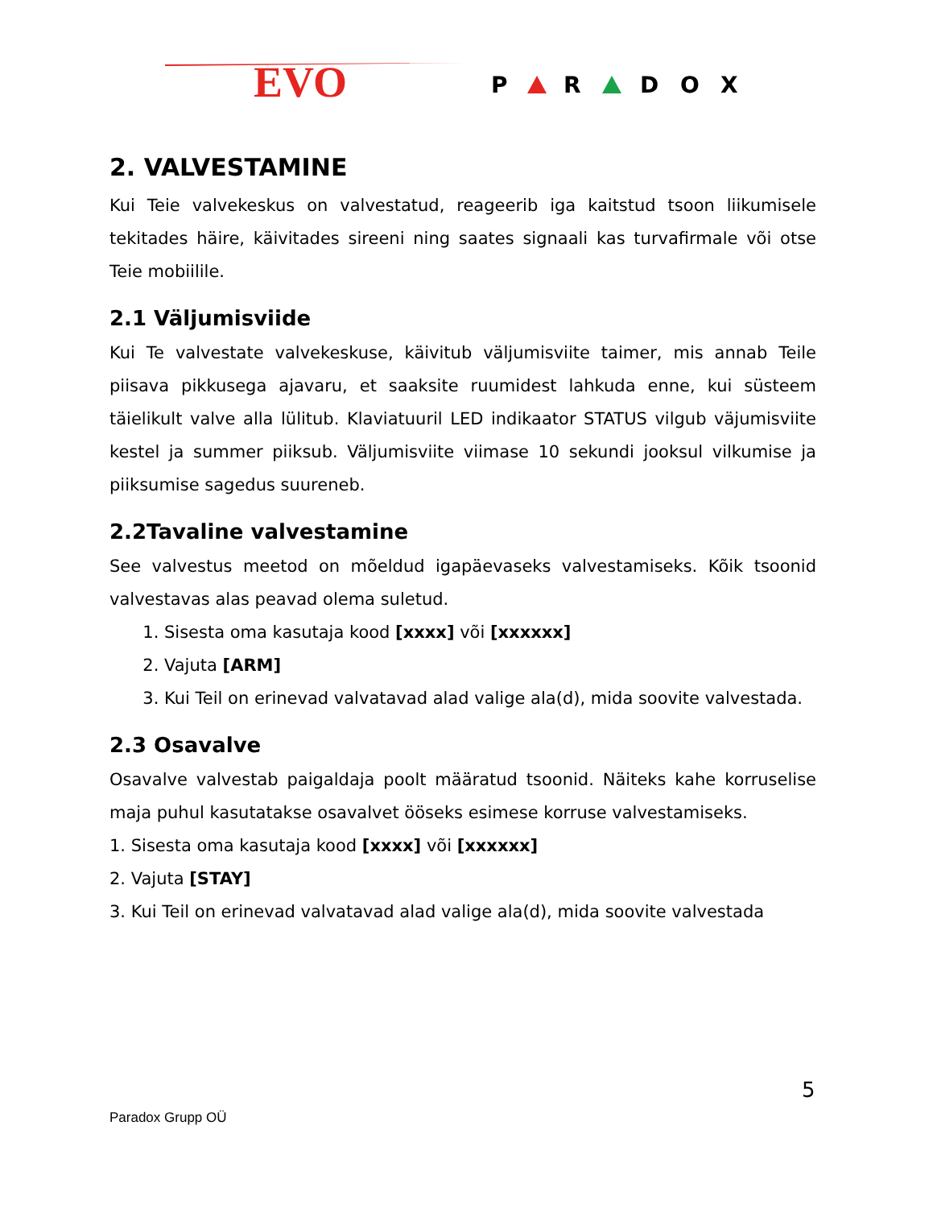EVO
P
R
D
O
X
2. VALVESTAMINE
Kui Teie valvekeskus on valvestatud, reageerib iga kaitstud tsoon liikumisele tekitades häire, käivitades sireeni ning saates signaali kas turvafirmale või otse Teie mobiilile.
2.1 Väljumisviide
Kui Te valvestate valvekeskuse, käivitub väljumisviite taimer, mis annab Teile piisava pikkusega ajavaru, et saaksite ruumidest lahkuda enne, kui süsteem täielikult valve alla lülitub. Klaviatuuril LED indikaator STATUS vilgub väjumisviite kestel ja summer piiksub. Väljumisviite viimase 10 sekundi jooksul vilkumise ja piiksumise sagedus suureneb.
2.2Tavaline valvestamine
See valvestus meetod on mõeldud igapäevaseks valvestamiseks. Kõik tsoonid valvestavas alas peavad olema suletud.
1. Sisesta oma kasutaja kood [xxxx] või [xxxxxx]
2. Vajuta [ARM]
3. Kui Teil on erinevad valvatavad alad valige ala(d), mida soovite valvestada.
2.3 Osavalve
Osavalve valvestab paigaldaja poolt määratud tsoonid. Näiteks kahe korruselise maja puhul kasutatakse osavalvet ööseks esimese korruse valvestamiseks.
1. Sisesta oma kasutaja kood [xxxx] või [xxxxxx]
2. Vajuta [STAY]
3. Kui Teil on erinevad valvatavad alad valige ala(d), mida soovite valvestada
5
Paradox Grupp OÜ